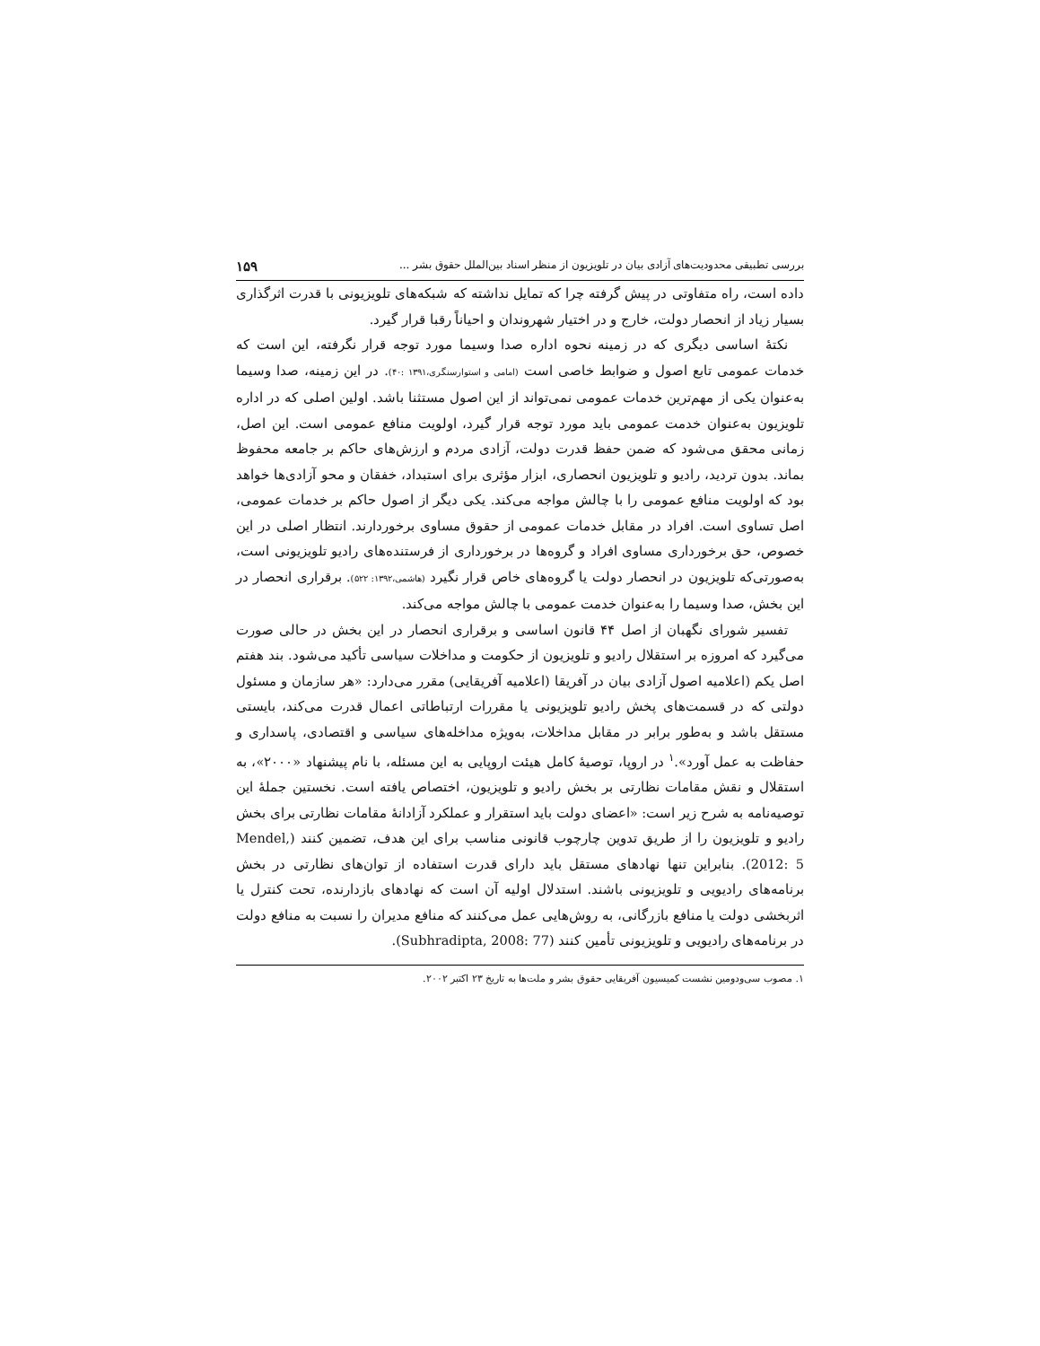بررسی تطبیقی محدودیت‌های آزادی بیان در تلویزیون از منظر اسناد بین‌الملل حقوق بشر ... ۱۵۹
داده است، راه متفاوتی در پیش گرفته چرا که تمایل نداشته که شبکه‌های تلویزیونی با قدرت اثرگذاری بسیار زیاد از انحصار دولت، خارج و در اختیار شهروندان و احیاناً رقبا قرار گیرد.
نکتهٔ اساسی دیگری که در زمینه نحوه اداره صدا وسیما مورد توجه قرار نگرفته، این است که خدمات عمومی تابع اصول و ضوابط خاصی است (امامی و استوارسنگری،۱۳۹۱ :۴۰). در این زمینه، صدا وسیما به‌عنوان یکی از مهم‌ترین خدمات عمومی نمی‌تواند از این اصول مستثنا باشد. اولین اصلی که در اداره تلویزیون به‌عنوان خدمت عمومی باید مورد توجه قرار گیرد، اولویت منافع عمومی است. این اصل، زمانی محقق می‌شود که ضمن حفظ قدرت دولت، آزادی مردم و ارزش‌های حاکم بر جامعه محفوظ بماند. بدون تردید، رادیو و تلویزیون انحصاری، ابزار مؤثری برای استبداد، خفقان و محو آزادی‌ها خواهد بود که اولویت منافع عمومی را با چالش مواجه می‌کند. یکی دیگر از اصول حاکم بر خدمات عمومی، اصل تساوی است. افراد در مقابل خدمات عمومی از حقوق مساوی برخوردارند. انتظار اصلی در این خصوص، حق برخورداری مساوی افراد و گروه‌ها در برخورداری از فرستنده‌های رادیو تلویزیونی است، به‌صورتی‌که تلویزیون در انحصار دولت یا گروه‌های خاص قرار نگیرد (هاشمی،۱۳۹۲: ۵۲۲). برقراری انحصار در این بخش، صدا وسیما را به‌عنوان خدمت عمومی با چالش مواجه می‌کند.
تفسیر شورای نگهبان از اصل ۴۴ قانون اساسی و برقراری انحصار در این بخش در حالی صورت می‌گیرد که امروزه بر استقلال رادیو و تلویزیون از حکومت و مداخلات سیاسی تأکید می‌شود. بند هفتم اصل یکم (اعلامیه اصول آزادی بیان در آفریقا (اعلامیه آفریقایی) مقرر می‌دارد: «هر سازمان و مسئول دولتی که در قسمت‌های پخش رادیو تلویزیونی یا مقررات ارتباطاتی اعمال قدرت می‌کند، بایستی مستقل باشد و به‌طور برابر در مقابل مداخلات، به‌ویژه مداخله‌های سیاسی و اقتصادی، پاسداری و حفاظت به عمل آورد».<sup>۱</sup> در اروپا، توصیهٔ کامل هیئت اروپایی به این مسئله، با نام پیشنهاد «۲۰۰۰»، به استقلال و نقش مقامات نظارتی بر بخش رادیو و تلویزیون، اختصاص یافته است. نخستین جملهٔ این توصیه‌نامه به شرح زیر است: «اعضای دولت باید استقرار و عملکرد آزادانهٔ مقامات نظارتی برای بخش رادیو و تلویزیون را از طریق تدوین چارچوب قانونی مناسب برای این هدف، تضمین کنند (Mendel, 2012: 5). بنابراین تنها نهادهای مستقل باید دارای قدرت استفاده از توان‌های نظارتی در بخش برنامه‌های رادیویی و تلویزیونی باشند. استدلال اولیه آن است که نهادهای بازدارنده، تحت کنترل یا اثربخشی دولت یا منافع بازرگانی، به روش‌هایی عمل می‌کنند که منافع مدیران را نسبت به منافع دولت در برنامه‌های رادیویی و تلویزیونی تأمین کنند (Subhradipta, 2008: 77).
۱. مصوب سی‌ودومین نشست کمیسیون آفریقایی حقوق بشر و ملت‌ها به تاریخ ۲۳ اکتبر ۲۰۰۲.